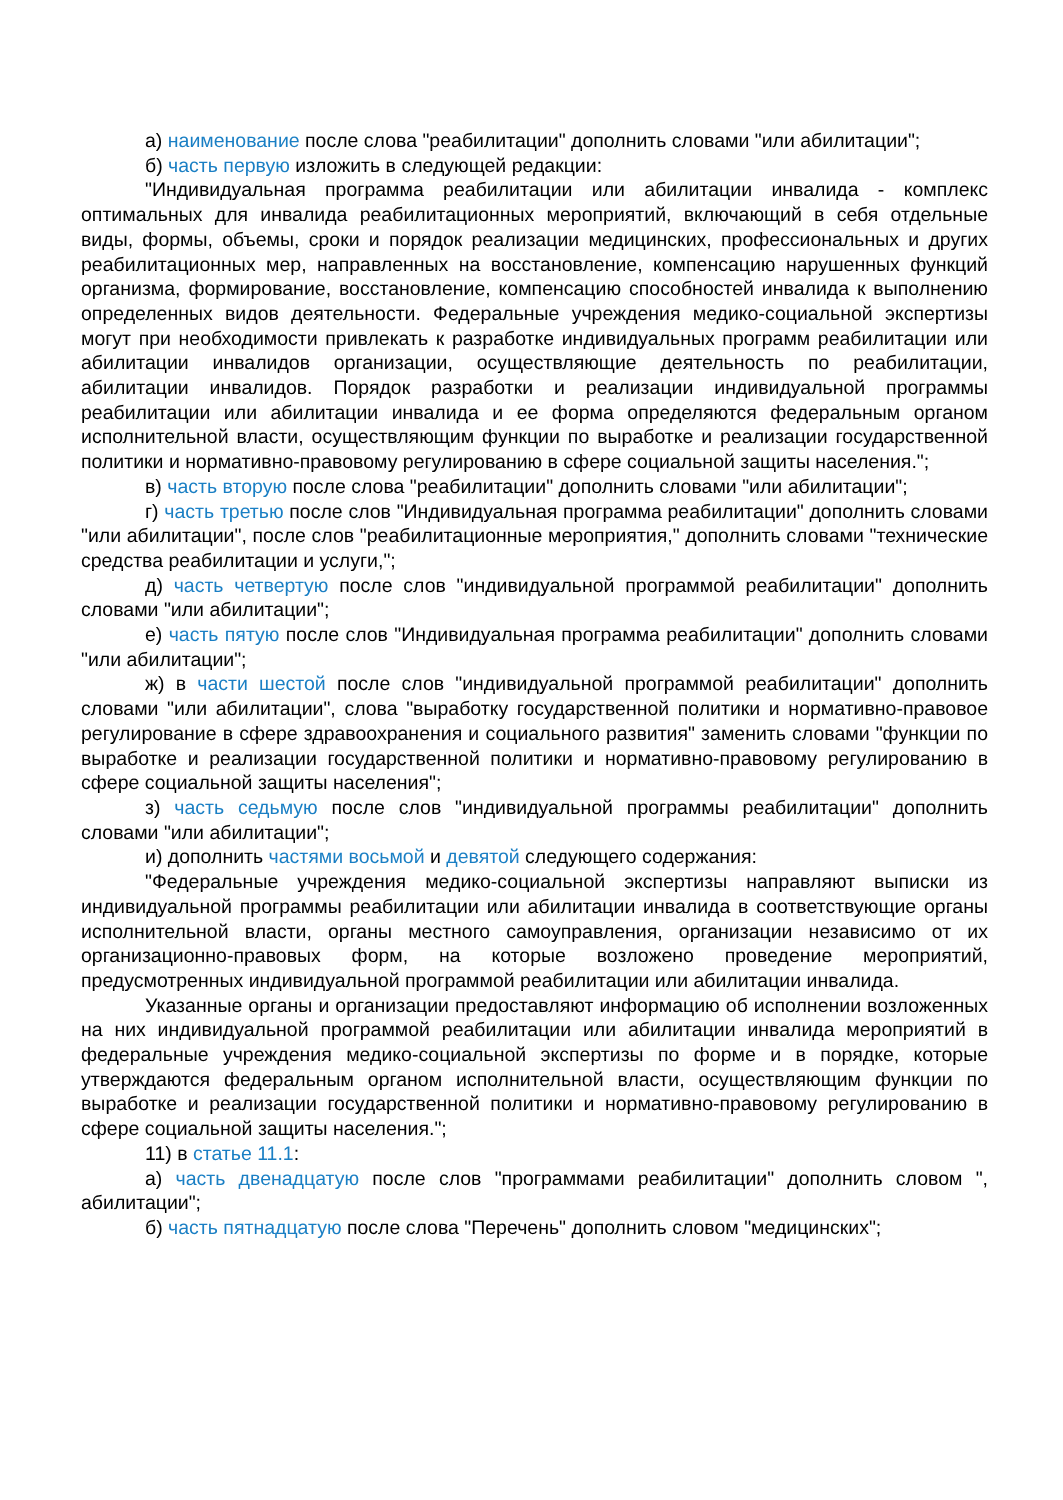а) наименование после слова "реабилитации" дополнить словами "или абилитации";
б) часть первую изложить в следующей редакции:
"Индивидуальная программа реабилитации или абилитации инвалида - комплекс оптимальных для инвалида реабилитационных мероприятий, включающий в себя отдельные виды, формы, объемы, сроки и порядок реализации медицинских, профессиональных и других реабилитационных мер, направленных на восстановление, компенсацию нарушенных функций организма, формирование, восстановление, компенсацию способностей инвалида к выполнению определенных видов деятельности. Федеральные учреждения медико-социальной экспертизы могут при необходимости привлекать к разработке индивидуальных программ реабилитации или абилитации инвалидов организации, осуществляющие деятельность по реабилитации, абилитации инвалидов. Порядок разработки и реализации индивидуальной программы реабилитации или абилитации инвалида и ее форма определяются федеральным органом исполнительной власти, осуществляющим функции по выработке и реализации государственной политики и нормативно-правовому регулированию в сфере социальной защиты населения.";
в) часть вторую после слова "реабилитации" дополнить словами "или абилитации";
г) часть третью после слов "Индивидуальная программа реабилитации" дополнить словами "или абилитации", после слов "реабилитационные мероприятия," дополнить словами "технические средства реабилитации и услуги,";
д) часть четвертую после слов "индивидуальной программой реабилитации" дополнить словами "или абилитации";
е) часть пятую после слов "Индивидуальная программа реабилитации" дополнить словами "или абилитации";
ж) в части шестой после слов "индивидуальной программой реабилитации" дополнить словами "или абилитации", слова "выработку государственной политики и нормативно-правовое регулирование в сфере здравоохранения и социального развития" заменить словами "функции по выработке и реализации государственной политики и нормативно-правовому регулированию в сфере социальной защиты населения";
з) часть седьмую после слов "индивидуальной программы реабилитации" дополнить словами "или абилитации";
и) дополнить частями восьмой и девятой следующего содержания:
"Федеральные учреждения медико-социальной экспертизы направляют выписки из индивидуальной программы реабилитации или абилитации инвалида в соответствующие органы исполнительной власти, органы местного самоуправления, организации независимо от их организационно-правовых форм, на которые возложено проведение мероприятий, предусмотренных индивидуальной программой реабилитации или абилитации инвалида.
Указанные органы и организации предоставляют информацию об исполнении возложенных на них индивидуальной программой реабилитации или абилитации инвалида мероприятий в федеральные учреждения медико-социальной экспертизы по форме и в порядке, которые утверждаются федеральным органом исполнительной власти, осуществляющим функции по выработке и реализации государственной политики и нормативно-правовому регулированию в сфере социальной защиты населения.";
11) в статье 11.1:
а) часть двенадцатую после слов "программами реабилитации" дополнить словом ", абилитации";
б) часть пятнадцатую после слова "Перечень" дополнить словом "медицинских";